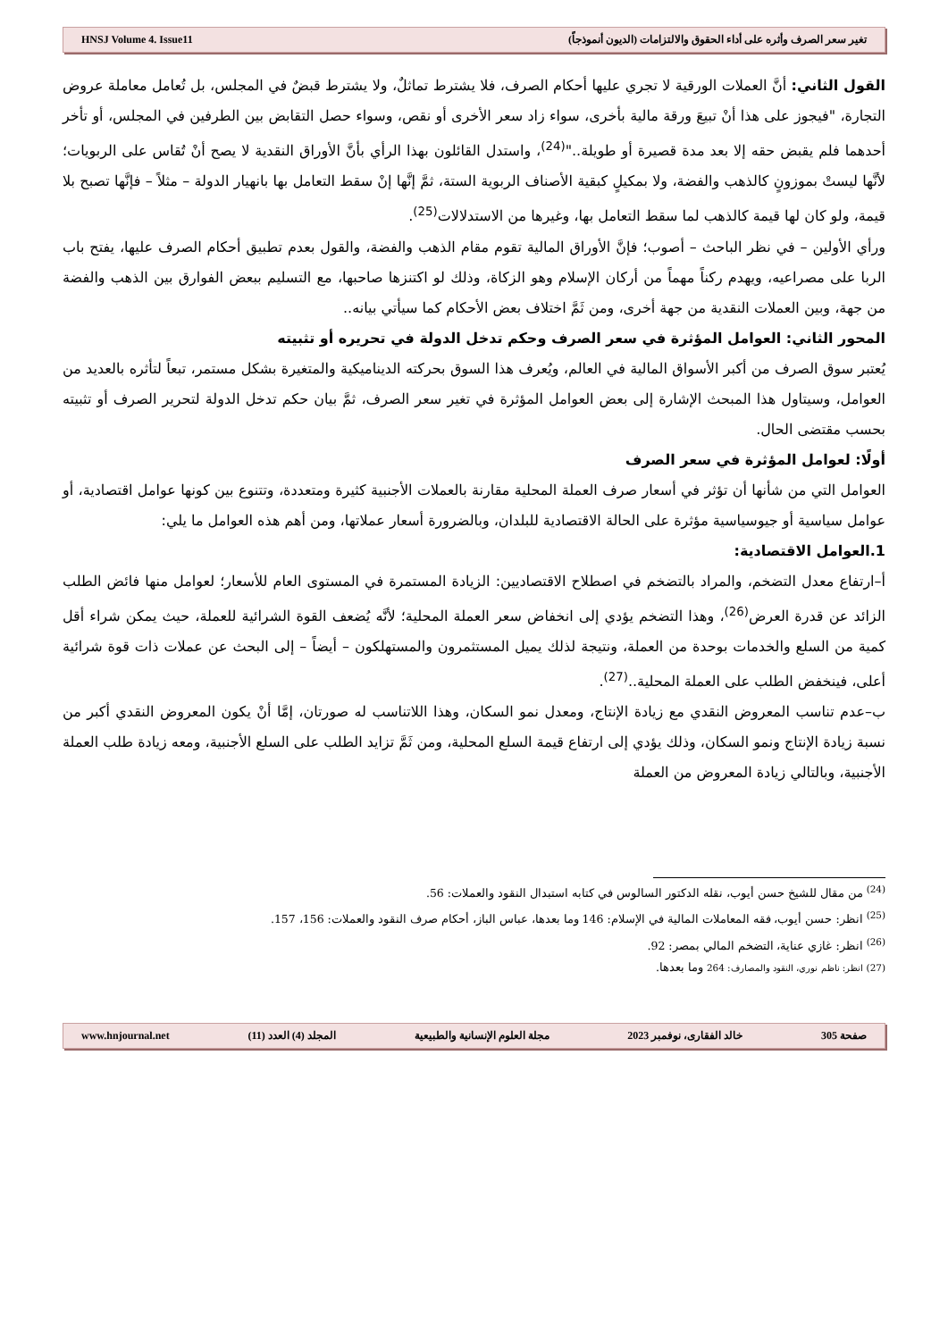HNSJ Volume 4. Issue11 تغير سعر الصرف وأثره على أداء الحقوق والالتزامات (الديون أنموذجاً)
القول الثاني: أنَّ العملات الورقية لا تجري عليها أحكام الصرف، فلا يشترط تماثلٌ، ولا يشترط قبضٌ في المجلس، بل تُعامل معاملة عروض التجارة، "فيجوز على هذا أنْ تبيعَ ورقة مالية بأخرى، سواء زاد سعر الأخرى أو نقص، وسواء حصل التقابض بين الطرفين في المجلس، أو تأخر أحدهما فلم يقبض حقه إلا بعد مدة قصيرة أو طويلة.."<sup>(24)</sup>، واستدل القائلون بهذا الرأي بأنَّ الأوراق النقدية لا يصح أنْ تُقاس على الربويات؛ لأنَّها ليستْ بموزونٍ كالذهب والفضة، ولا بمكيلٍ كبقية الأصناف الربوية الستة، ثمَّ إنَّها إنْ سقط التعامل بها بانهيار الدولة – مثلاً – فإنَّها تصبح بلا قيمة، ولو كان لها قيمة كالذهب لما سقط التعامل بها، وغيرها من الاستدلالات<sup>(25)</sup>.
ورأي الأولين – في نظر الباحث – أصوب؛ فإنَّ الأوراق المالية تقوم مقام الذهب والفضة، والقول بعدم تطبيق أحكام الصرف عليها، يفتح باب الربا على مصراعيه، ويهدم ركناً مهماً من أركان الإسلام وهو الزكاة، وذلك لو اكتنزها صاحبها، مع التسليم ببعض الفوارق بين الذهب والفضة من جهة، وبين العملات النقدية من جهة أخرى، ومن ثَمَّ اختلاف بعض الأحكام كما سيأتي بيانه..
المحور الثاني: العوامل المؤثرة في سعر الصرف وحكم تدخل الدولة في تحريره أو تثبيته
يُعتبر سوق الصرف من أكبر الأسواق المالية في العالم، ويُعرف هذا السوق بحركته الديناميكية والمتغيرة بشكل مستمر، تبعاً لتأثره بالعديد من العوامل، وسيتاول هذا المبحث الإشارة إلى بعض العوامل المؤثرة في تغير سعر الصرف، ثمَّ بيان حكم تدخل الدولة لتحرير الصرف أو تثبيته بحسب مقتضى الحال.
أولًا: لعوامل المؤثرة في سعر الصرف
العوامل التي من شأنها أن تؤثر في أسعار صرف العملة المحلية مقارنة بالعملات الأجنبية كثيرة ومتعددة، وتتنوع بين كونها عوامل اقتصادية، أو عوامل سياسية أو جيوسياسية مؤثرة على الحالة الاقتصادية للبلدان، وبالضرورة أسعار عملاتها، ومن أهم هذه العوامل ما يلي:
1.العوامل الاقتصادية:
أ–ارتفاع معدل التضخم، والمراد بالتضخم في اصطلاح الاقتصاديين: الزيادة المستمرة في المستوى العام للأسعار؛ لعوامل منها فائض الطلب الزائد عن قدرة العرض<sup>(26)</sup>، وهذا التضخم يؤدي إلى انخفاض سعر العملة المحلية؛ لأنَّه يُضعف القوة الشرائية للعملة، حيث يمكن شراء أقل كمية من السلع والخدمات بوحدة من العملة، ونتيجة لذلك يميل المستثمرون والمستهلكون – أيضاً – إلى البحث عن عملات ذات قوة شرائية أعلى، فينخفض الطلب على العملة المحلية..<sup>(27)</sup>.
ب–عدم تناسب المعروض النقدي مع زيادة الإنتاج، ومعدل نمو السكان، وهذا اللاتناسب له صورتان، إمَّا أنْ يكون المعروض النقدي أكبر من نسبة زيادة الإنتاج ونمو السكان، وذلك يؤدي إلى ارتفاع قيمة السلع المحلية، ومن ثَمَّ تزايد الطلب على السلع الأجنبية، ومعه زيادة طلب العملة الأجنبية، وبالتالي زيادة المعروض من العملة
<sup>(24)</sup> من مقال للشيخ حسن أيوب، نقله الدكتور السالوس في كتابه استبدال النقود والعملات: 56.
<sup>(25)</sup> انظر: حسن أيوب، فقه المعاملات المالية في الإسلام: 146 وما بعدها، عباس الباز، أحكام صرف النقود والعملات: 156، 157.
<sup>(26)</sup> انظر: غازي عناية، التضخم المالي بمصر: 92.
(27) انظر: ناظم نوري، النقود والمصارف: 264 وما بعدها.
www.hnjournal.net المجلد (4) العدد (11) مجلة العلوم الإنسانية والطبيعية خالد الفقارى، نوفمبر 2023 صفحة 305